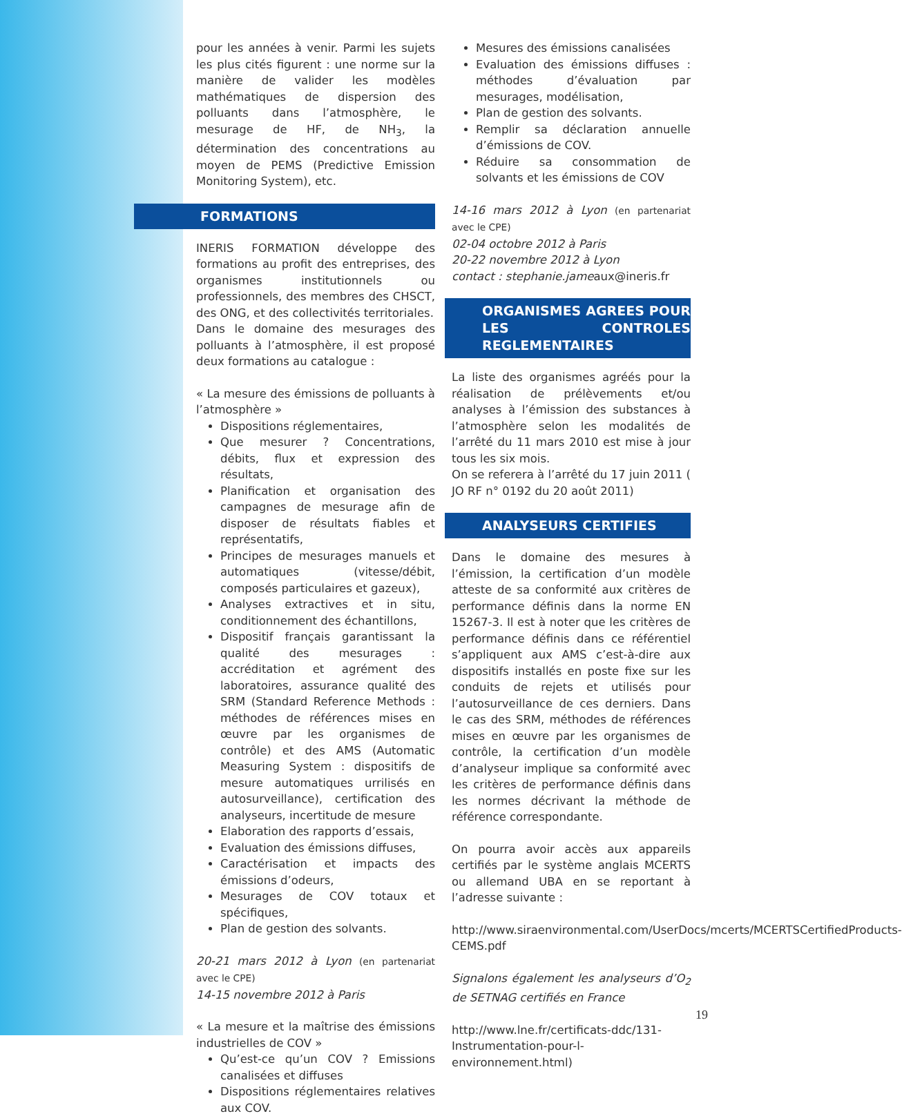pour les années à venir. Parmi les sujets les plus cités figurent : une norme sur la manière de valider les modèles mathématiques de dispersion des polluants dans l’atmosphère, le mesurage de HF, de NH<sub>3</sub>, la détermination des concentrations au moyen de PEMS (Predictive Emission Monitoring System), etc.
FORMATIONS
INERIS FORMATION développe des formations au profit des entreprises, des organismes institutionnels ou professionnels, des membres des CHSCT, des ONG, et des collectivités territoriales.
Dans le domaine des mesurages des polluants à l’atmosphère, il est proposé deux formations au catalogue :
« La mesure des émissions de polluants à l’atmosphère »
Dispositions réglementaires,
Que mesurer ? Concentrations, débits, flux et expression des résultats,
Planification et organisation des campagnes de mesurage afin de disposer de résultats fiables et représentatifs,
Principes de mesurages manuels et automatiques (vitesse/débit, composés particulaires et gazeux),
Analyses extractives et in situ, conditionnement des échantillons,
Dispositif français garantissant la qualité des mesurages : accréditation et agrément des laboratoires, assurance qualité des SRM (Standard Reference Methods : méthodes de références mises en œuvre par les organismes de contrôle) et des AMS (Automatic Measuring System : dispositifs de mesure automatiques urrilisés en autosurveillance), certification des analyseurs, incertitude de mesure
Elaboration des rapports d’essais,
Evaluation des émissions diffuses,
Caractérisation et impacts des émissions d’odeurs,
Mesurages de COV totaux et spécifiques,
Plan de gestion des solvants.
20-21 mars 2012 à Lyon (en partenariat avec le CPE)
14-15 novembre 2012 à Paris
« La mesure et la maîtrise des émissions industrielles de COV »
Qu’est-ce qu’un COV ? Emissions canalisées et diffuses
Dispositions réglementaires relatives aux COV.
Mesures des émissions canalisées
Evaluation des émissions diffuses : méthodes d’évaluation par mesurages, modélisation,
Plan de gestion des solvants.
Remplir sa déclaration annuelle d’émissions de COV.
Réduire sa consommation de solvants et les émissions de COV
14-16 mars 2012 à Lyon (en partenariat avec le CPE)
02-04 octobre 2012 à Paris
20-22 novembre 2012 à Lyon
contact : stephanie.jameaux@ineris.fr
ORGANISMES AGREES POUR LES CONTROLES REGLEMENTAIRES
La liste des organismes agréés pour la réalisation de prélèvements et/ou analyses à l’émission des substances à l’atmosphère selon les modalités de l’arrêté du 11 mars 2010 est mise à jour tous les six mois.
On se referera à l’arrêté du 17 juin 2011 ( JO RF n° 0192 du 20 août 2011)
ANALYSEURS CERTIFIES
Dans le domaine des mesures à l’émission, la certification d’un modèle atteste de sa conformité aux critères de performance définis dans la norme EN 15267-3. Il est à noter que les critères de performance définis dans ce référentiel s’appliquent aux AMS c’est-à-dire aux dispositifs installés en poste fixe sur les conduits de rejets et utilisés pour l’autosurveillance de ces derniers. Dans le cas des SRM, méthodes de références mises en œuvre par les organismes de contrôle, la certification d’un modèle d’analyseur implique sa conformité avec les critères de performance définis dans les normes décrivant la méthode de référence correspondante.
On pourra avoir accès aux appareils certifiés par le système anglais MCERTS ou allemand UBA en se reportant à l’adresse suivante :
http://www.siraenvironmental.com/UserDocs/mcerts/MCERTSCertifiedProducts-CEMS.pdf
Signalons également les analyseurs d’O<sub>2</sub> de SETNAG certifiés en France
http://www.lne.fr/certificats-ddc/131-Instrumentation-pour-l-environnement.html)
19